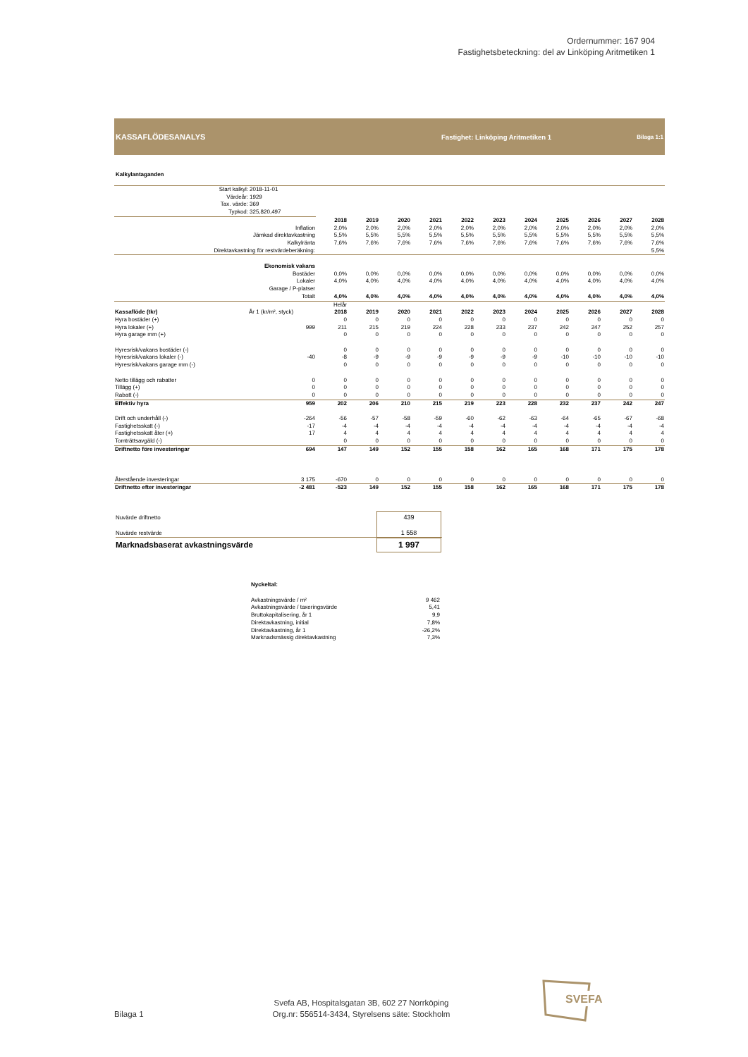Ordernummer: 167 904
Fastighetsbeteckning: del av Linköping Aritmetiken 1
KASSAFLÖDESANALYS
Fastighet: Linköping Aritmetiken 1
Bilaga 1:1
Kalkylantaganden
| Start kalkyl: | 2018-11-01 | | | | | | | | | | | |
| Värdeår: | 1929 | | | | | | | | | | | |
| Tax. värde: | 369 | | | | | | | | | | | |
| Typkod: | 325,820,497 | | | | | | | | | | | |
| | | 2018 | 2019 | 2020 | 2021 | 2022 | 2023 | 2024 | 2025 | 2026 | 2027 | 2028 |
| Inflation | | 2,0% | 2,0% | 2,0% | 2,0% | 2,0% | 2,0% | 2,0% | 2,0% | 2,0% | 2,0% | 2,0% |
| Jämkad direktavkastning | | 5,5% | 5,5% | 5,5% | 5,5% | 5,5% | 5,5% | 5,5% | 5,5% | 5,5% | 5,5% | 5,5% |
| Kalkylränta | | 7,6% | 7,6% | 7,6% | 7,6% | 7,6% | 7,6% | 7,6% | 7,6% | 7,6% | 7,6% | 7,6% |
| Direktavkastning för restvärdeberäkning: | | | | | | | | | | | | 5,5% |
| Ekonomisk vakans | | | | | | | | | | | | |
| Bostäder | | 0,0% | 0,0% | 0,0% | 0,0% | 0,0% | 0,0% | 0,0% | 0,0% | 0,0% | 0,0% | 0,0% |
| Lokaler | | 4,0% | 4,0% | 4,0% | 4,0% | 4,0% | 4,0% | 4,0% | 4,0% | 4,0% | 4,0% | 4,0% |
| Garage / P-platser | | | | | | | | | | | | |
| Totalt | | 4,0% | 4,0% | 4,0% | 4,0% | 4,0% | 4,0% | 4,0% | 4,0% | 4,0% | 4,0% | 4,0% |
| | | Helår | | | | | | | | | | |
| Kassaflöde (tkr) | År 1 (kr/m², styck) | 2018 | 2019 | 2020 | 2021 | 2022 | 2023 | 2024 | 2025 | 2026 | 2027 | 2028 |
| Hyra bostäder (+) | | 0 | 0 | 0 | 0 | 0 | 0 | 0 | 0 | 0 | 0 | 0 |
| Hyra lokaler (+) | 999 | 211 | 215 | 219 | 224 | 228 | 233 | 237 | 242 | 247 | 252 | 257 |
| Hyra garage mm (+) | | 0 | 0 | 0 | 0 | 0 | 0 | 0 | 0 | 0 | 0 | 0 |
| Hyresrisk/vakans bostäder (-) | | 0 | 0 | 0 | 0 | 0 | 0 | 0 | 0 | 0 | 0 | 0 |
| Hyresrisk/vakans lokaler (-) | -40 | -8 | -9 | -9 | -9 | -9 | -9 | -9 | -10 | -10 | -10 | -10 |
| Hyresrisk/vakans garage mm (-) | | 0 | 0 | 0 | 0 | 0 | 0 | 0 | 0 | 0 | 0 | 0 |
| Netto tillägg och rabatter | 0 | 0 | 0 | 0 | 0 | 0 | 0 | 0 | 0 | 0 | 0 | 0 |
| Tillägg (+) | 0 | 0 | 0 | 0 | 0 | 0 | 0 | 0 | 0 | 0 | 0 | 0 |
| Rabatt (-) | 0 | 0 | 0 | 0 | 0 | 0 | 0 | 0 | 0 | 0 | 0 | 0 |
| Effektiv hyra | 959 | 202 | 206 | 210 | 215 | 219 | 223 | 228 | 232 | 237 | 242 | 247 |
| Drift och underhåll (-) | -264 | -56 | -57 | -58 | -59 | -60 | -62 | -63 | -64 | -65 | -67 | -68 |
| Fastighetsskatt (-) | -17 | -4 | -4 | -4 | -4 | -4 | -4 | -4 | -4 | -4 | -4 | -4 |
| Fastighetsskatt åter (+) | 17 | 4 | 4 | 4 | 4 | 4 | 4 | 4 | 4 | 4 | 4 | 4 |
| Tomträttsavgäld (-) | | 0 | 0 | 0 | 0 | 0 | 0 | 0 | 0 | 0 | 0 | 0 |
| Driftnetto före investeringar | 694 | 147 | 149 | 152 | 155 | 158 | 162 | 165 | 168 | 171 | 175 | 178 |
| Återstående investeringar | 3 175 | -670 | 0 | 0 | 0 | 0 | 0 | 0 | 0 | 0 | 0 | 0 |
| Driftnetto efter investeringar | -2 481 | -523 | 149 | 152 | 155 | 158 | 162 | 165 | 168 | 171 | 175 | 178 |
Nuvärde driftnetto
Nuvärde restvärde
Marknadsbaserat avkastningsvärde
439
1 558
1 997
Nyckeltal:
Avkastningsvärde / m² 9 462
Avkastningsvärde / taxeringsvärde 5,41
Bruttokapitalisering, år 1 9,9
Direktavkastning, initial 7,8%
Direktavkastning, år 1 -26,2%
Marknadsmässig direktavkastning 7,3%
Bilaga 1
Svefa AB, Hospitalsgatan 3B, 602 27 Norrköping
Org.nr: 556514-3434, Styrelsens säte: Stockholm
SVEFA